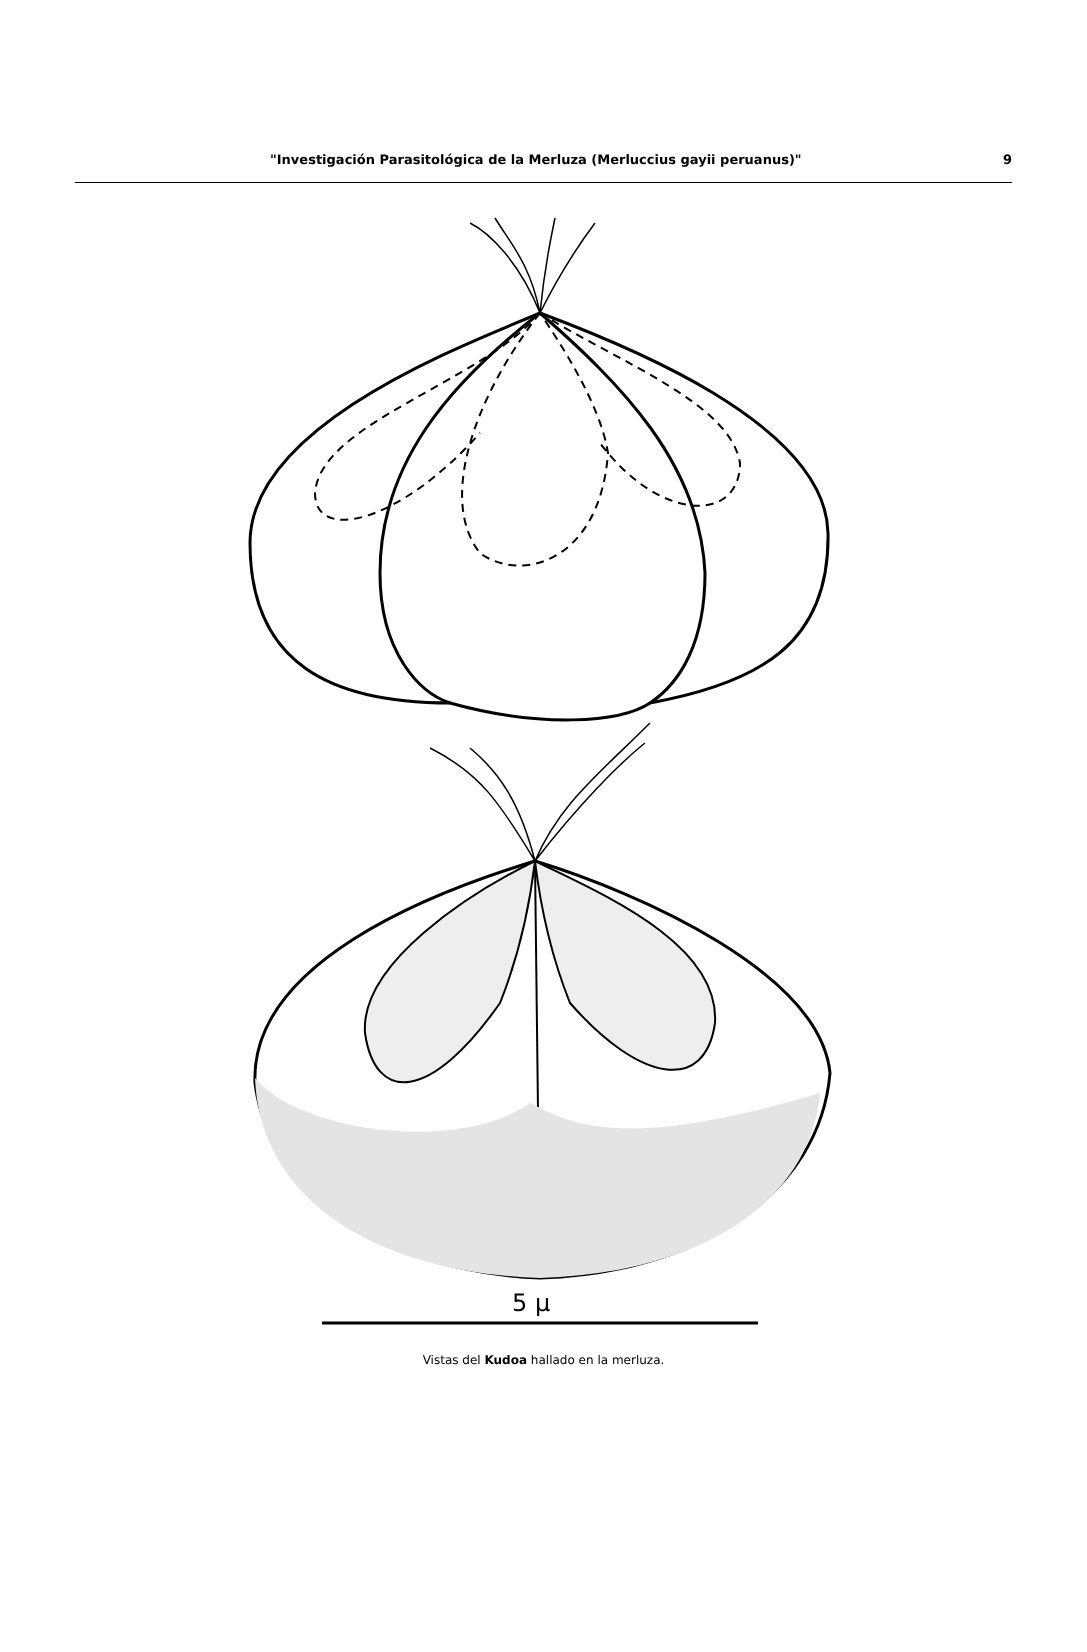"Investigación Parasitológica de la Merluza (Merluccius gayii peruanus)" 9
5 µ
Vistas del Kudoa hallado en la merluza.